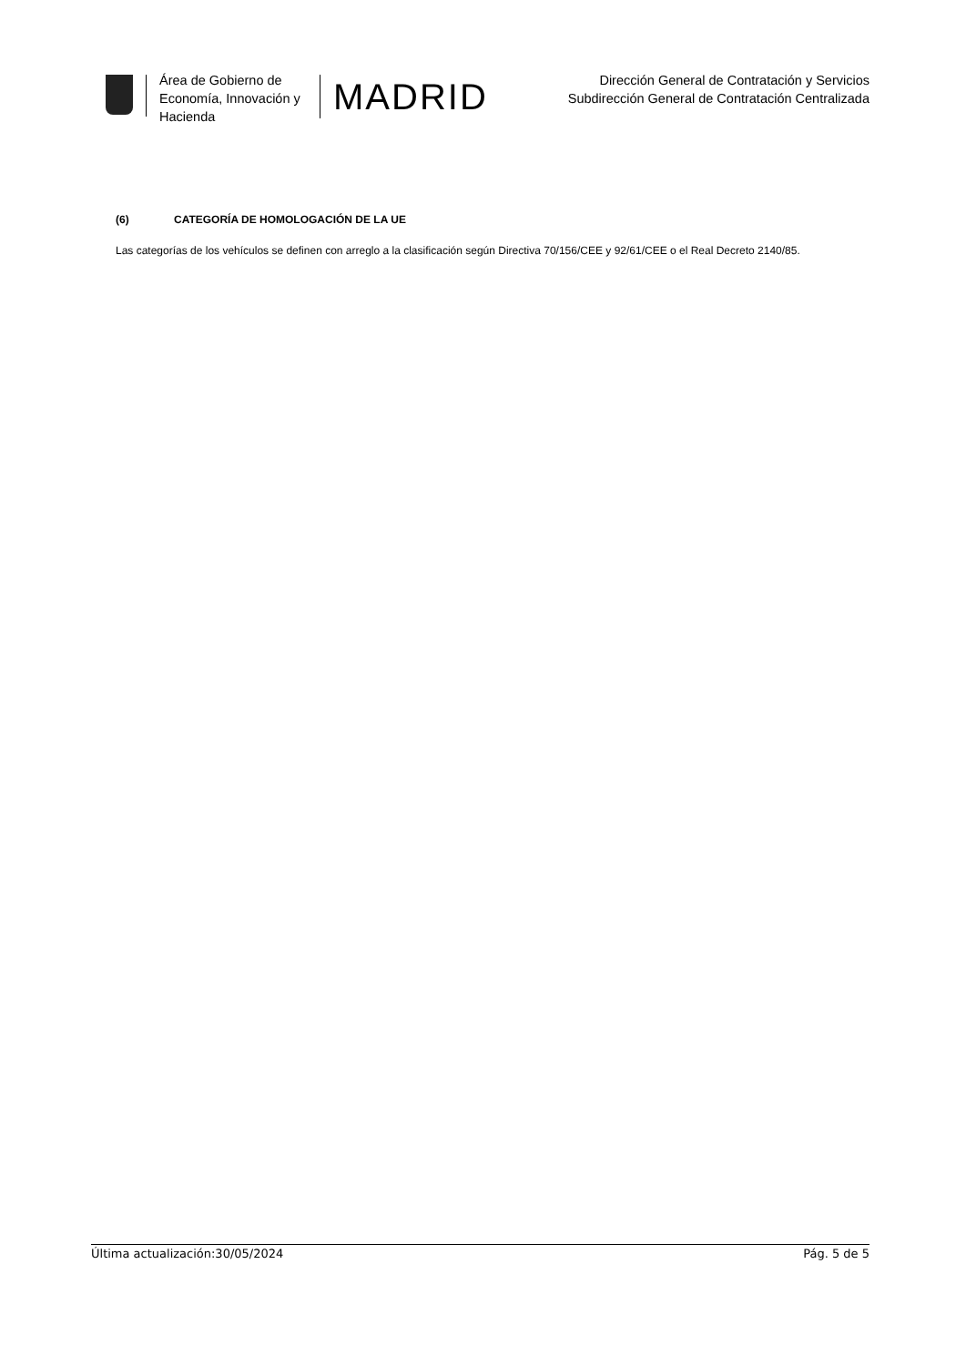Área de Gobierno de
Economía, Innovación y
Hacienda
MADRID
Dirección General de Contratación y Servicios
Subdirección General de Contratación Centralizada
(6) CATEGORÍA DE HOMOLOGACIÓN DE LA UE
Las categorías de los vehículos se definen con arreglo a la clasificación según Directiva 70/156/CEE y 92/61/CEE o el Real Decreto 2140/85.
Última actualización:30/05/2024 Pág. 5 de 5